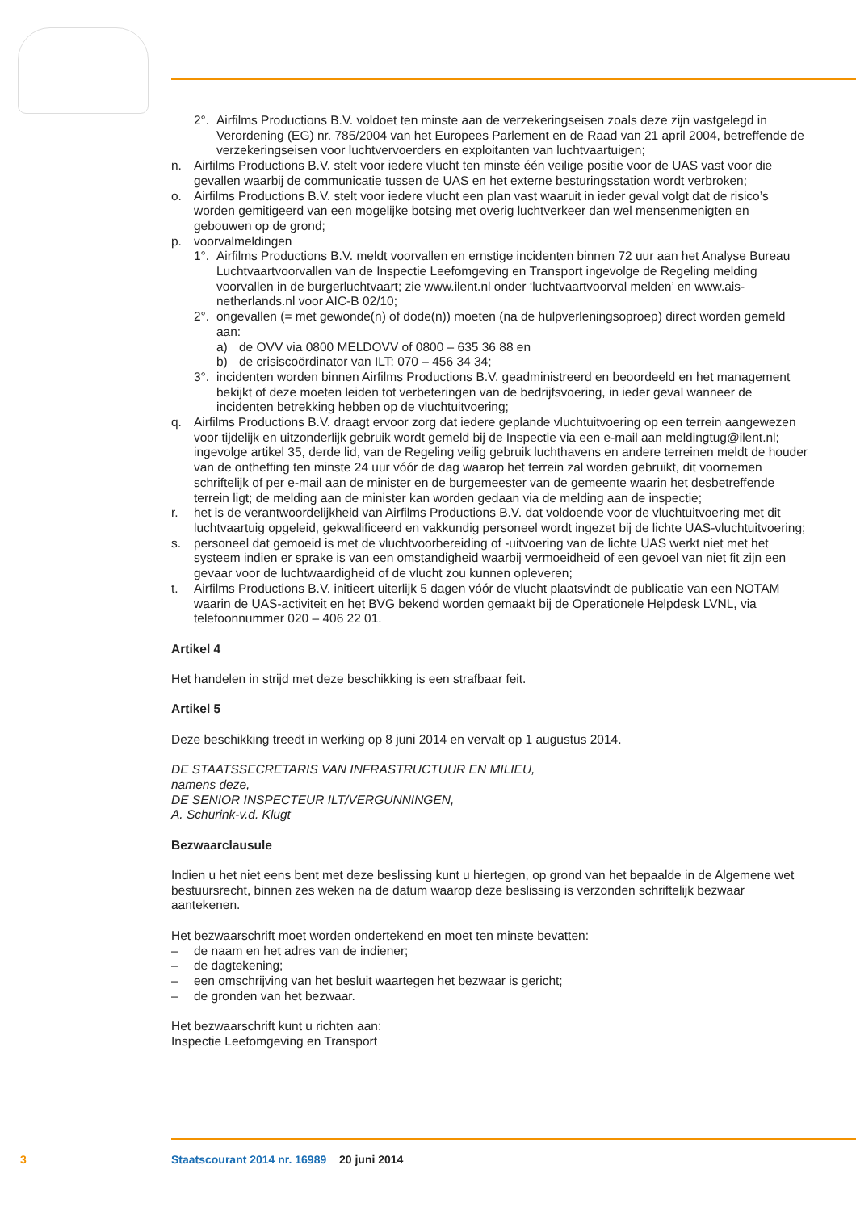2°. Airfilms Productions B.V. voldoet ten minste aan de verzekeringseisen zoals deze zijn vastgelegd in Verordening (EG) nr. 785/2004 van het Europees Parlement en de Raad van 21 april 2004, betreffende de verzekeringseisen voor luchtvervoerders en exploitanten van luchtvaartuigen;
n. Airfilms Productions B.V. stelt voor iedere vlucht ten minste één veilige positie voor de UAS vast voor die gevallen waarbij de communicatie tussen de UAS en het externe besturingsstation wordt verbroken;
o. Airfilms Productions B.V. stelt voor iedere vlucht een plan vast waaruit in ieder geval volgt dat de risico’s worden gemitigeerd van een mogelijke botsing met overig luchtverkeer dan wel mensenmenigten en gebouwen op de grond;
p. voorvalmeldingen
1°. Airfilms Productions B.V. meldt voorvallen en ernstige incidenten binnen 72 uur aan het Analyse Bureau Luchtvaartvoorvallen van de Inspectie Leefomgeving en Transport ingevolge de Regeling melding voorvallen in de burgerluchtvaart; zie www.ilent.nl onder ‘luchtvaartvoorval melden’ en www.ais-netherlands.nl voor AIC-B 02/10;
2°. ongevallen (= met gewonde(n) of dode(n)) moeten (na de hulpverleningsoproep) direct worden gemeld aan:
a) de OVV via 0800 MELDOVV of 0800 – 635 36 88 en
b) de crisiscoördinator van ILT: 070 – 456 34 34;
3°. incidenten worden binnen Airfilms Productions B.V. geadministreerd en beoordeeld en het management bekijkt of deze moeten leiden tot verbeteringen van de bedrijfsvoering, in ieder geval wanneer de incidenten betrekking hebben op de vluchtuitvoering;
q. Airfilms Productions B.V. draagt ervoor zorg dat iedere geplande vluchtuitvoering op een terrein aangewezen voor tijdelijk en uitzonderlijk gebruik wordt gemeld bij de Inspectie via een e-mail aan meldingtug@ilent.nl; ingevolge artikel 35, derde lid, van de Regeling veilig gebruik luchthavens en andere terreinen meldt de houder van de ontheffing ten minste 24 uur vóór de dag waarop het terrein zal worden gebruikt, dit voornemen schriftelijk of per e-mail aan de minister en de burgemeester van de gemeente waarin het desbetreffende terrein ligt; de melding aan de minister kan worden gedaan via de melding aan de inspectie;
r. het is de verantwoordelijkheid van Airfilms Productions B.V. dat voldoende voor de vluchtuitvoering met dit luchtvaartuig opgeleid, gekwalificeerd en vakkundig personeel wordt ingezet bij de lichte UAS-vluchtuitvoering;
s. personeel dat gemoeid is met de vluchtvoorbereiding of -uitvoering van de lichte UAS werkt niet met het systeem indien er sprake is van een omstandigheid waarbij vermoeidheid of een gevoel van niet fit zijn een gevaar voor de luchtwaardigheid of de vlucht zou kunnen opleveren;
t. Airfilms Productions B.V. initieert uiterlijk 5 dagen vóór de vlucht plaatsvindt de publicatie van een NOTAM waarin de UAS-activiteit en het BVG bekend worden gemaakt bij de Operationele Helpdesk LVNL, via telefoonnummer 020 – 406 22 01.
Artikel 4
Het handelen in strijd met deze beschikking is een strafbaar feit.
Artikel 5
Deze beschikking treedt in werking op 8 juni 2014 en vervalt op 1 augustus 2014.
DE STAATSSECRETARIS VAN INFRASTRUCTUUR EN MILIEU,
namens deze,
DE SENIOR INSPECTEUR ILT/VERGUNNINGEN,
A. Schurink-v.d. Klugt
Bezwaarclausule
Indien u het niet eens bent met deze beslissing kunt u hiertegen, op grond van het bepaalde in de Algemene wet bestuursrecht, binnen zes weken na de datum waarop deze beslissing is verzonden schriftelijk bezwaar aantekenen.
Het bezwaarschrift moet worden ondertekend en moet ten minste bevatten:
– de naam en het adres van de indiener;
– de dagtekening;
– een omschrijving van het besluit waartegen het bezwaar is gericht;
– de gronden van het bezwaar.
Het bezwaarschrift kunt u richten aan:
Inspectie Leefomgeving en Transport
3 Staatscourant 2014 nr. 16989 20 juni 2014